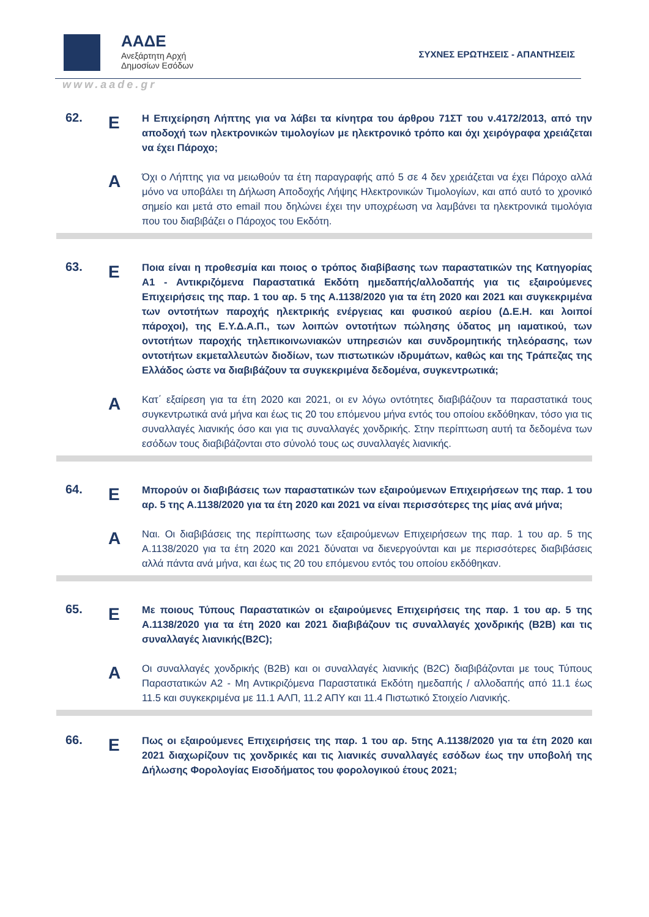ΑΑΔΕ
Ανεξάρτητη Αρχή
Δημοσίων Εσόδων
ΣΥΧΝΕΣ ΕΡΩΤΗΣΕΙΣ - ΑΠΑΝΤΗΣΕΙΣ
www.aade.gr
62.
Ε
Η Επιχείρηση Λήπτης για να λάβει τα κίνητρα του άρθρου 71ΣΤ του ν.4172/2013, από την αποδοχή των ηλεκτρονικών τιμολογίων με ηλεκτρονικό τρόπο και όχι χειρόγραφα χρειάζεται να έχει Πάροχο;
Α
Όχι ο Λήπτης για να μειωθούν τα έτη παραγραφής από 5 σε 4 δεν χρειάζεται να έχει Πάροχο αλλά μόνο να υποβάλει τη Δήλωση Αποδοχής Λήψης Ηλεκτρονικών Τιμολογίων, και από αυτό το χρονικό σημείο και μετά στο email που δηλώνει έχει την υποχρέωση να λαμβάνει τα ηλεκτρονικά τιμολόγια που του διαβιβάζει ο Πάροχος του Εκδότη.
63.
Ε
Ποια είναι η προθεσμία και ποιος ο τρόπος διαβίβασης των παραστατικών της Κατηγορίας Α1 - Αντικριζόμενα Παραστατικά Εκδότη ημεδαπής/αλλοδαπής για τις εξαιρούμενες Επιχειρήσεις της παρ. 1 του αρ. 5 της Α.1138/2020 για τα έτη 2020 και 2021 και συγκεκριμένα των οντοτήτων παροχής ηλεκτρικής ενέργειας και φυσικού αερίου (Δ.Ε.Η. και λοιποί πάροχοι), της Ε.Υ.Δ.Α.Π., των λοιπών οντοτήτων πώλησης ύδατος μη ιαματικού, των οντοτήτων παροχής τηλεπικοινωνιακών υπηρεσιών και συνδρομητικής τηλεόρασης, των οντοτήτων εκμεταλλευτών διοδίων, των πιστωτικών ιδρυμάτων, καθώς και της Τράπεζας της Ελλάδος ώστε να διαβιβάζουν τα συγκεκριμένα δεδομένα, συγκεντρωτικά;
Α
Κατ΄ εξαίρεση για τα έτη 2020 και 2021, οι εν λόγω οντότητες διαβιβάζουν τα παραστατικά τους συγκεντρωτικά ανά μήνα και έως τις 20 του επόμενου μήνα εντός του οποίου εκδόθηκαν, τόσο για τις συναλλαγές λιανικής όσο και για τις συναλλαγές χονδρικής. Στην περίπτωση αυτή τα δεδομένα των εσόδων τους διαβιβάζονται στο σύνολό τους ως συναλλαγές λιανικής.
64.
Ε
Μπορούν οι διαβιβάσεις των παραστατικών των εξαιρούμενων Επιχειρήσεων της παρ. 1 του αρ. 5 της Α.1138/2020 για τα έτη 2020 και 2021 να είναι περισσότερες της μίας ανά μήνα;
Α
Ναι. Οι διαβιβάσεις της περίπτωσης των εξαιρούμενων Επιχειρήσεων της παρ. 1 του αρ. 5 της Α.1138/2020 για τα έτη 2020 και 2021 δύναται να διενεργούνται και με περισσότερες διαβιβάσεις αλλά πάντα ανά μήνα, και έως τις 20 του επόμενου εντός του οποίου εκδόθηκαν.
65.
Ε
Με ποιους Τύπους Παραστατικών οι εξαιρούμενες Επιχειρήσεις της παρ. 1 του αρ. 5 της Α.1138/2020 για τα έτη 2020 και 2021 διαβιβάζουν τις συναλλαγές χονδρικής (B2B) και τις συναλλαγές λιανικής(B2C);
Α
Οι συναλλαγές χονδρικής (B2B) και οι συναλλαγές λιανικής (B2C) διαβιβάζονται με τους Τύπους Παραστατικών Α2 - Μη Αντικριζόμενα Παραστατικά Εκδότη ημεδαπής / αλλοδαπής από 11.1 έως 11.5 και συγκεκριμένα με 11.1 ΑΛΠ, 11.2 ΑΠΥ και 11.4 Πιστωτικό Στοιχείο Λιανικής.
66.
Ε
Πως οι εξαιρούμενες Επιχειρήσεις της παρ. 1 του αρ. 5της Α.1138/2020 για τα έτη 2020 και 2021 διαχωρίζουν τις χονδρικές και τις λιανικές συναλλαγές εσόδων έως την υποβολή της Δήλωσης Φορολογίας Εισοδήματος του φορολογικού έτους 2021;